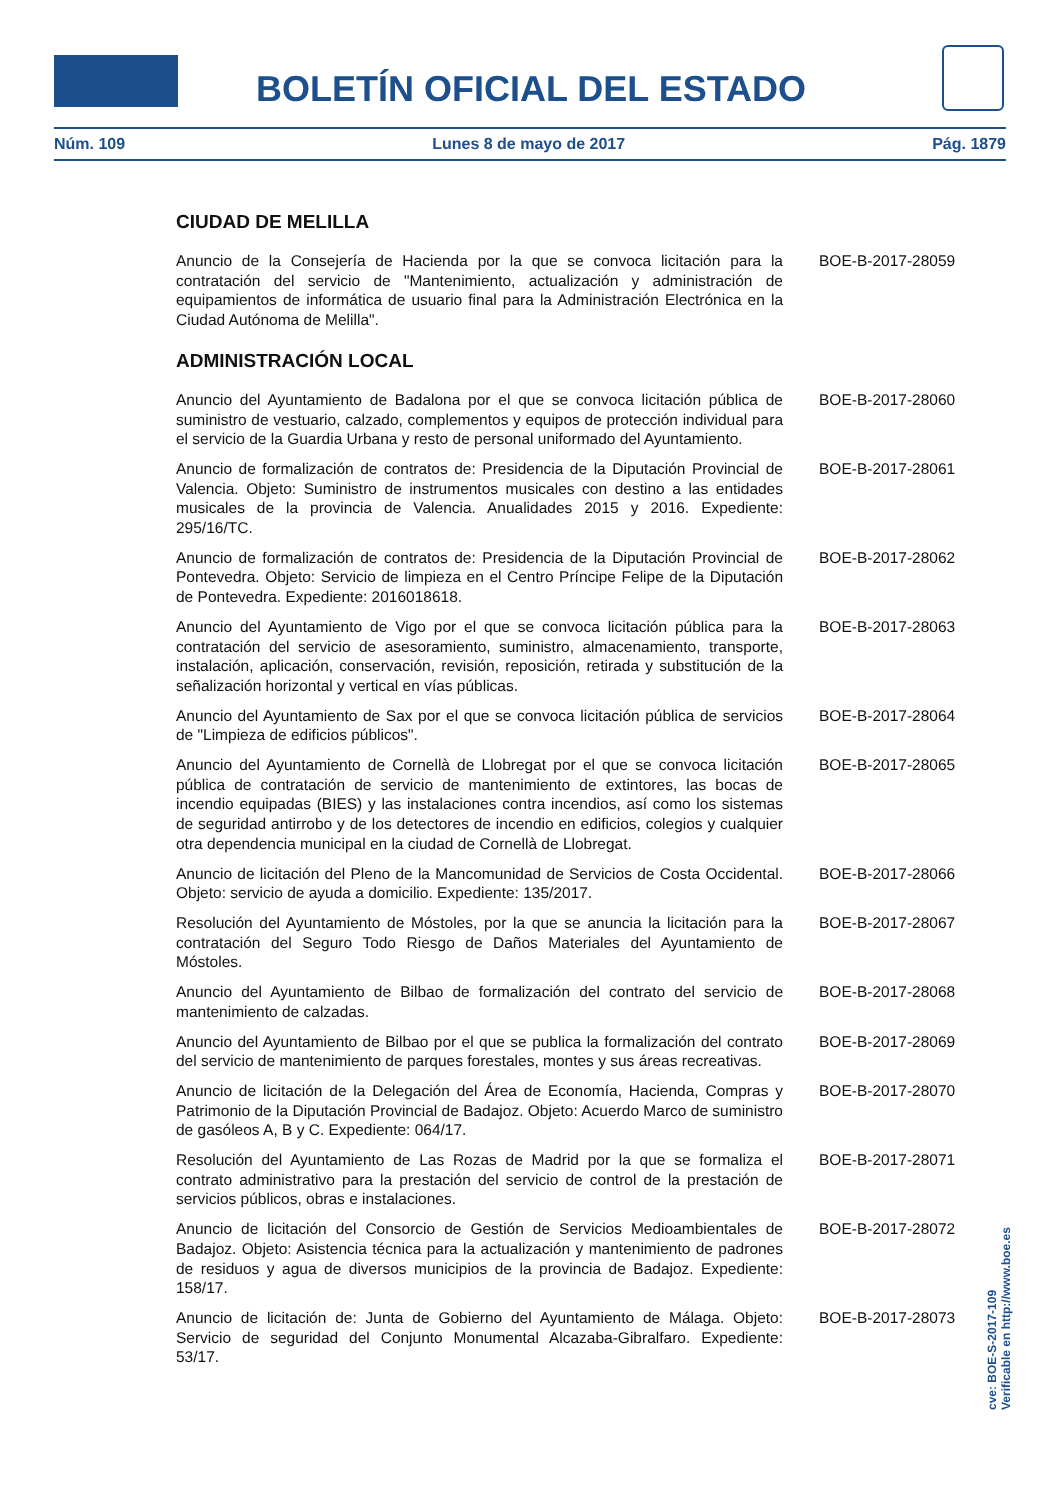BOLETÍN OFICIAL DEL ESTADO
Núm. 109 Lunes 8 de mayo de 2017 Pág. 1879
CIUDAD DE MELILLA
Anuncio de la Consejería de Hacienda por la que se convoca licitación para la contratación del servicio de "Mantenimiento, actualización y administración de equipamientos de informática de usuario final para la Administración Electrónica en la Ciudad Autónoma de Melilla".
BOE-B-2017-28059
ADMINISTRACIÓN LOCAL
Anuncio del Ayuntamiento de Badalona por el que se convoca licitación pública de suministro de vestuario, calzado, complementos y equipos de protección individual para el servicio de la Guardia Urbana y resto de personal uniformado del Ayuntamiento.
BOE-B-2017-28060
Anuncio de formalización de contratos de: Presidencia de la Diputación Provincial de Valencia. Objeto: Suministro de instrumentos musicales con destino a las entidades musicales de la provincia de Valencia. Anualidades 2015 y 2016. Expediente: 295/16/TC.
BOE-B-2017-28061
Anuncio de formalización de contratos de: Presidencia de la Diputación Provincial de Pontevedra. Objeto: Servicio de limpieza en el Centro Príncipe Felipe de la Diputación de Pontevedra. Expediente: 2016018618.
BOE-B-2017-28062
Anuncio del Ayuntamiento de Vigo por el que se convoca licitación pública para la contratación del servicio de asesoramiento, suministro, almacenamiento, transporte, instalación, aplicación, conservación, revisión, reposición, retirada y substitución de la señalización horizontal y vertical en vías públicas.
BOE-B-2017-28063
Anuncio del Ayuntamiento de Sax por el que se convoca licitación pública de servicios de "Limpieza de edificios públicos".
BOE-B-2017-28064
Anuncio del Ayuntamiento de Cornellà de Llobregat por el que se convoca licitación pública de contratación de servicio de mantenimiento de extintores, las bocas de incendio equipadas (BIES) y las instalaciones contra incendios, así como los sistemas de seguridad antirrobo y de los detectores de incendio en edificios, colegios y cualquier otra dependencia municipal en la ciudad de Cornellà de Llobregat.
BOE-B-2017-28065
Anuncio de licitación del Pleno de la Mancomunidad de Servicios de Costa Occidental. Objeto: servicio de ayuda a domicilio. Expediente: 135/2017.
BOE-B-2017-28066
Resolución del Ayuntamiento de Móstoles, por la que se anuncia la licitación para la contratación del Seguro Todo Riesgo de Daños Materiales del Ayuntamiento de Móstoles.
BOE-B-2017-28067
Anuncio del Ayuntamiento de Bilbao de formalización del contrato del servicio de mantenimiento de calzadas.
BOE-B-2017-28068
Anuncio del Ayuntamiento de Bilbao por el que se publica la formalización del contrato del servicio de mantenimiento de parques forestales, montes y sus áreas recreativas.
BOE-B-2017-28069
Anuncio de licitación de la Delegación del Área de Economía, Hacienda, Compras y Patrimonio de la Diputación Provincial de Badajoz. Objeto: Acuerdo Marco de suministro de gasóleos A, B y C. Expediente: 064/17.
BOE-B-2017-28070
Resolución del Ayuntamiento de Las Rozas de Madrid por la que se formaliza el contrato administrativo para la prestación del servicio de control de la prestación de servicios públicos, obras e instalaciones.
BOE-B-2017-28071
Anuncio de licitación del Consorcio de Gestión de Servicios Medioambientales de Badajoz. Objeto: Asistencia técnica para la actualización y mantenimiento de padrones de residuos y agua de diversos municipios de la provincia de Badajoz. Expediente: 158/17.
BOE-B-2017-28072
Anuncio de licitación de: Junta de Gobierno del Ayuntamiento de Málaga. Objeto: Servicio de seguridad del Conjunto Monumental Alcazaba-Gibralfaro. Expediente: 53/17.
BOE-B-2017-28073
cve: BOE-S-2017-109
Verificable en http://www.boe.es